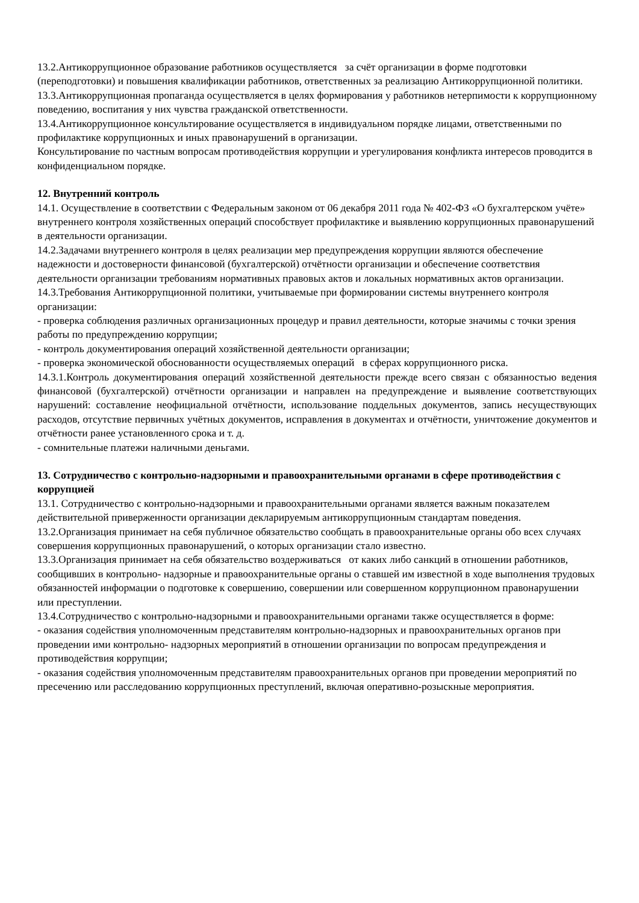13.2.Антикоррупционное образование работников осуществляется за счёт организации в форме подготовки (переподготовки) и повышения квалификации работников, ответственных за реализацию Антикоррупционной политики.
13.3.Антикоррупционная пропаганда осуществляется в целях формирования у работников нетерпимости к коррупционному поведению, воспитания у них чувства гражданской ответственности.
13.4.Антикоррупционное консультирование осуществляется в индивидуальном порядке лицами, ответственными по профилактике коррупционных и иных правонарушений в организации.
Консультирование по частным вопросам противодействия коррупции и урегулирования конфликта интересов проводится в конфиденциальном порядке.
12. Внутренний контроль
14.1. Осуществление в соответствии с Федеральным законом от 06 декабря 2011 года № 402-ФЗ «О бухгалтерском учёте» внутреннего контроля хозяйственных операций способствует профилактике и выявлению коррупционных правонарушений в деятельности организации.
14.2.Задачами внутреннего контроля в целях реализации мер предупреждения коррупции являются обеспечение надежности и достоверности финансовой (бухгалтерской) отчётности организации и обеспечение соответствия деятельности организации требованиям нормативных правовых актов и локальных нормативных актов организации.
14.3.Требования Антикоррупционной политики, учитываемые при формировании системы внутреннего контроля организации:
- проверка соблюдения различных организационных процедур и правил деятельности, которые значимы с точки зрения работы по предупреждению коррупции;
- контроль документирования операций хозяйственной деятельности организации;
- проверка экономической обоснованности осуществляемых операций в сферах коррупционного риска.
14.3.1.Контроль документирования операций хозяйственной деятельности прежде всего связан с обязанностью ведения финансовой (бухгалтерской) отчётности организации и направлен на предупреждение и выявление соответствующих нарушений: составление неофициальной отчётности, использование поддельных документов, запись несуществующих расходов, отсутствие первичных учётных документов, исправления в документах и отчётности, уничтожение документов и отчётности ранее установленного срока и т. д.
- сомнительные платежи наличными деньгами.
13. Сотрудничество с контрольно-надзорными и правоохранительными органами в сфере противодействия с коррупцией
13.1. Сотрудничество с контрольно-надзорными и правоохранительными органами является важным показателем действительной приверженности организации декларируемым антикоррупционным стандартам поведения.
13.2.Организация принимает на себя публичное обязательство сообщать в правоохранительные органы обо всех случаях совершения коррупционных правонарушений, о которых организации стало известно.
13.3.Организация принимает на себя обязательство воздерживаться от каких либо санкций в отношении работников, сообщивших в контрольно- надзорные и правоохранительные органы о ставшей им известной в ходе выполнения трудовых обязанностей информации о подготовке к совершению, совершении или совершенном коррупционном правонарушении или преступлении.
13.4.Сотрудничество с контрольно-надзорными и правоохранительными органами также осуществляется в форме:
- оказания содействия уполномоченным представителям контрольно-надзорных и правоохранительных органов при проведении ими контрольно- надзорных мероприятий в отношении организации по вопросам предупреждения и противодействия коррупции;
- оказания содействия уполномоченным представителям правоохранительных органов при проведении мероприятий по пресечению или расследованию коррупционных преступлений, включая оперативно-розыскные мероприятия.